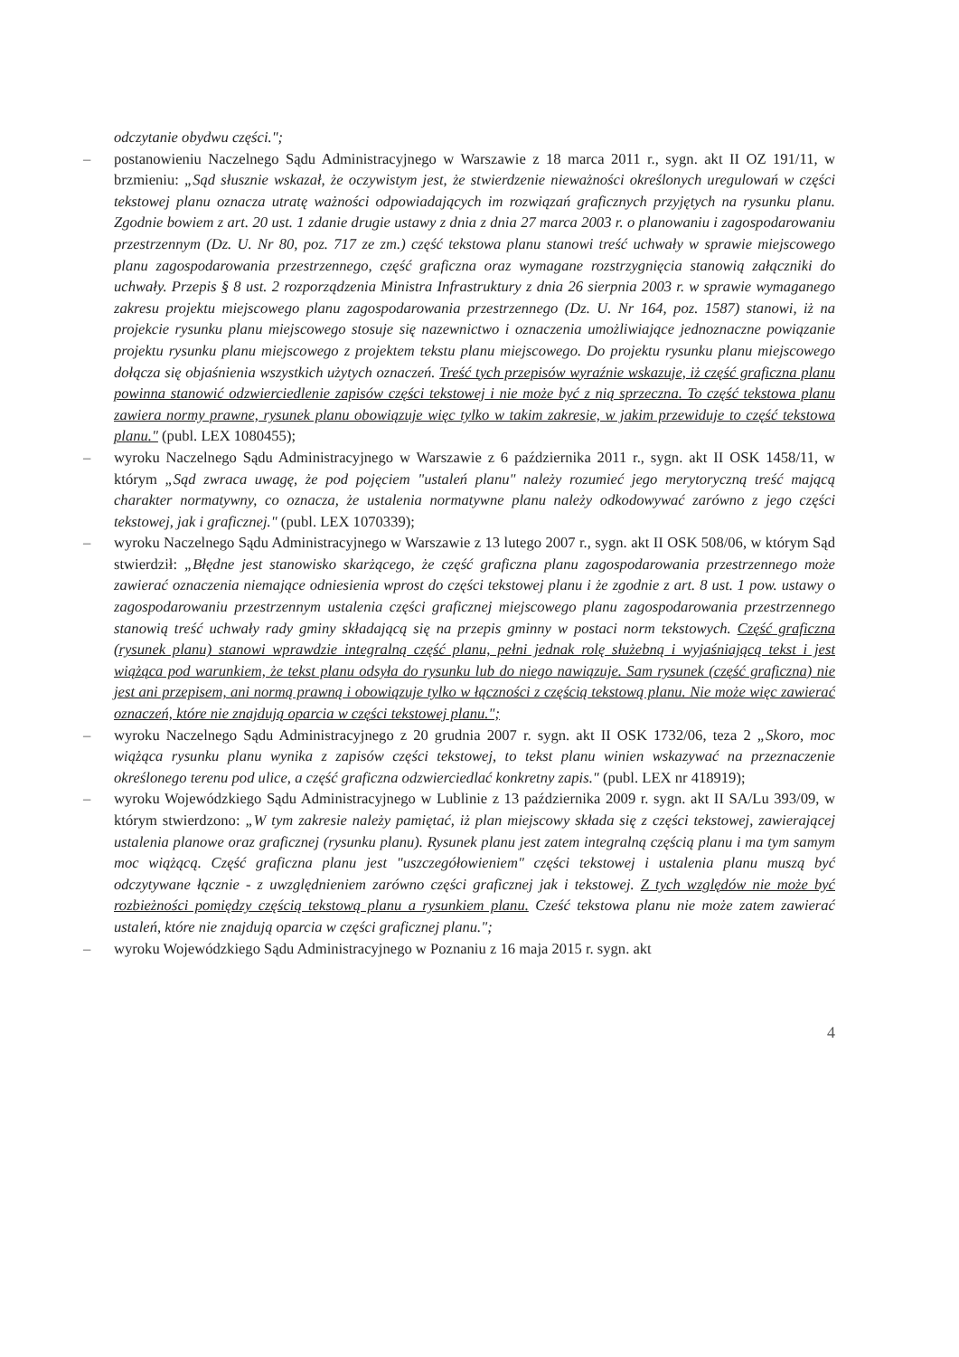odczytanie obydwu części.";
– postanowieniu Naczelnego Sądu Administracyjnego w Warszawie z 18 marca 2011 r., sygn. akt II OZ 191/11, w brzmieniu: „Sąd słusznie wskazał, że oczywistym jest, że stwierdzenie nieważności określonych uregulowań w części tekstowej planu oznacza utratę ważności odpowiadających im rozwiązań graficznych przyjętych na rysunku planu. Zgodnie bowiem z art. 20 ust. 1 zdanie drugie ustawy z dnia z dnia 27 marca 2003 r. o planowaniu i zagospodarowaniu przestrzennym (Dz. U. Nr 80, poz. 717 ze zm.) część tekstowa planu stanowi treść uchwały w sprawie miejscowego planu zagospodarowania przestrzennego, część graficzna oraz wymagane rozstrzygnięcia stanowią załączniki do uchwały. Przepis § 8 ust. 2 rozporządzenia Ministra Infrastruktury z dnia 26 sierpnia 2003 r. w sprawie wymaganego zakresu projektu miejscowego planu zagospodarowania przestrzennego (Dz. U. Nr 164, poz. 1587) stanowi, iż na projekcie rysunku planu miejscowego stosuje się nazewnictwo i oznaczenia umożliwiające jednoznaczne powiązanie projektu rysunku planu miejscowego z projektem tekstu planu miejscowego. Do projektu rysunku planu miejscowego dołącza się objaśnienia wszystkich użytych oznaczeń. Treść tych przepisów wyraźnie wskazuje, iż część graficzna planu powinna stanowić odzwierciedlenie zapisów części tekstowej i nie może być z nią sprzeczna. To część tekstowa planu zawiera normy prawne, rysunek planu obowiązuje więc tylko w takim zakresie, w jakim przewiduje to część tekstowa planu." (publ. LEX 1080455);
– wyroku Naczelnego Sądu Administracyjnego w Warszawie z 6 października 2011 r., sygn. akt II OSK 1458/11, w którym „Sąd zwraca uwagę, że pod pojęciem "ustaleń planu" należy rozumieć jego merytoryczną treść mającą charakter normatywny, co oznacza, że ustalenia normatywne planu należy odkodowywać zarówno z jego części tekstowej, jak i graficznej." (publ. LEX 1070339);
– wyroku Naczelnego Sądu Administracyjnego w Warszawie z 13 lutego 2007 r., sygn. akt II OSK 508/06, w którym Sąd stwierdził: „Błędne jest stanowisko skarżącego, że część graficzna planu zagospodarowania przestrzennego może zawierać oznaczenia niemające odniesienia wprost do części tekstowej planu i że zgodnie z art. 8 ust. 1 pow. ustawy o zagospodarowaniu przestrzennym ustalenia części graficznej miejscowego planu zagospodarowania przestrzennego stanowią treść uchwały rady gminy składającą się na przepis gminny w postaci norm tekstowych. Część graficzna (rysunek planu) stanowi wprawdzie integralną część planu, pełni jednak rolę służebną i wyjaśniającą tekst i jest wiążąca pod warunkiem, że tekst planu odsyła do rysunku lub do niego nawiązuje. Sam rysunek (część graficzna) nie jest ani przepisem, ani normą prawną i obowiązuje tylko w łączności z częścią tekstową planu. Nie może więc zawierać oznaczeń, które nie znajdują oparcia w części tekstowej planu.";
– wyroku Naczelnego Sądu Administracyjnego z 20 grudnia 2007 r. sygn. akt II OSK 1732/06, teza 2 „Skoro, moc wiążąca rysunku planu wynika z zapisów części tekstowej, to tekst planu winien wskazywać na przeznaczenie określonego terenu pod ulice, a część graficzna odzwierciedlać konkretny zapis." (publ. LEX nr 418919);
– wyroku Wojewódzkiego Sądu Administracyjnego w Lublinie z 13 października 2009 r. sygn. akt II SA/Lu 393/09, w którym stwierdzono: „W tym zakresie należy pamiętać, iż plan miejscowy składa się z części tekstowej, zawierającej ustalenia planowe oraz graficznej (rysunku planu). Rysunek planu jest zatem integralną częścią planu i ma tym samym moc wiążącą. Część graficzna planu jest "uszczegółowieniem" części tekstowej i ustalenia planu muszą być odczytywane łącznie - z uwzględnieniem zarówno części graficznej jak i tekstowej. Z tych względów nie może być rozbieżności pomiędzy częścią tekstową planu a rysunkiem planu. Cześć tekstowa planu nie może zatem zawierać ustaleń, które nie znajdują oparcia w części graficznej planu.";
– wyroku Wojewódzkiego Sądu Administracyjnego w Poznaniu z 16 maja 2015 r. sygn. akt
4